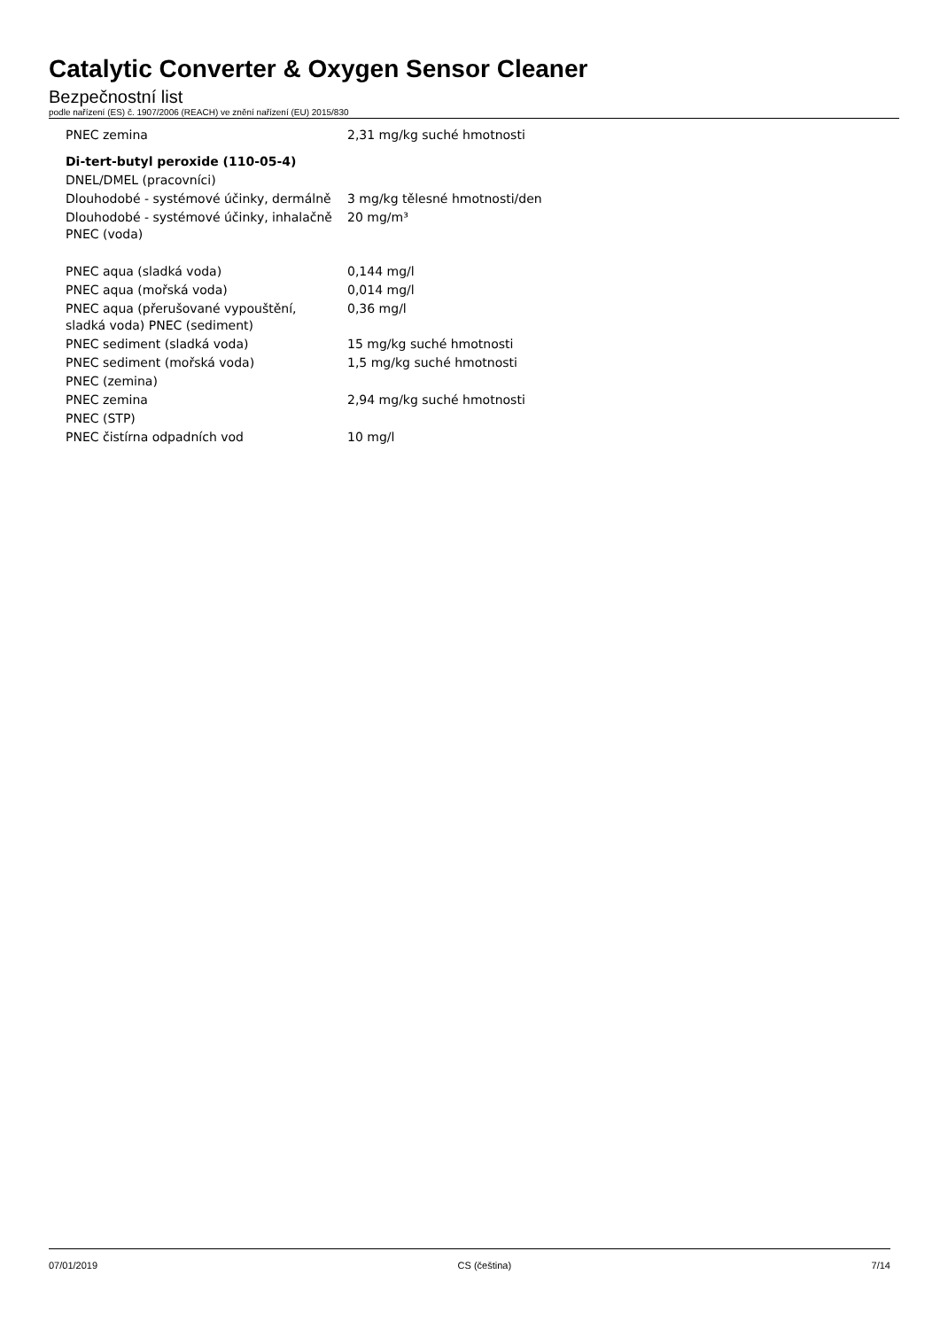Catalytic Converter & Oxygen Sensor Cleaner
Bezpečnostní list
podle nařízení (ES) č. 1907/2006 (REACH) ve znění nařízení (EU) 2015/830
| PNEC zemina | 2,31 mg/kg suché hmotnosti |
| Di-tert-butyl peroxide (110-05-4) | |
| DNEL/DMEL (pracovníci) | |
| Dlouhodobé - systémové účinky, dermálně | 3 mg/kg tělesné hmotnosti/den |
| Dlouhodobé - systémové účinky, inhalačně PNEC (voda) | 20 mg/m³ |
| PNEC aqua (sladká voda) | 0,144 mg/l |
| PNEC aqua (mořská voda) | 0,014 mg/l |
| PNEC aqua (přerušované vypouštění, sladká voda) PNEC (sediment) | 0,36 mg/l |
| PNEC sediment (sladká voda) | 15 mg/kg suché hmotnosti |
| PNEC sediment (mořská voda) | 1,5 mg/kg suché hmotnosti |
| PNEC (zemina) | |
| PNEC zemina | 2,94 mg/kg suché hmotnosti |
| PNEC (STP) | |
| PNEC čistírna odpadních vod | 10 mg/l |
07/01/2019 CS (čeština) 7/14